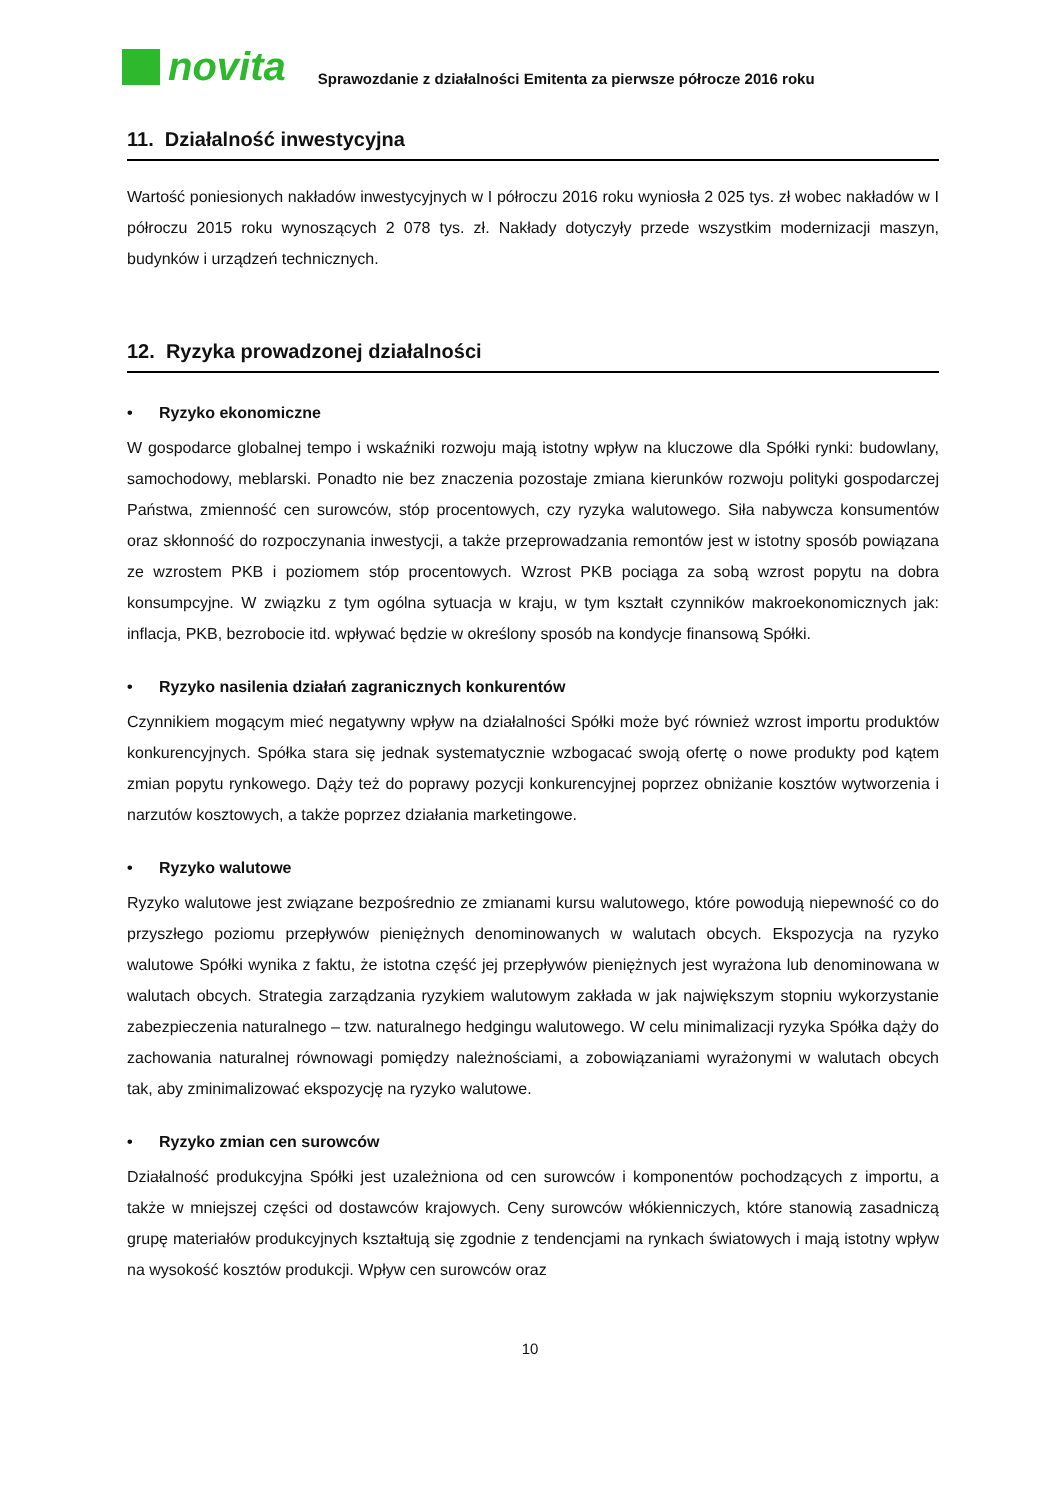novita
Sprawozdanie z działalności Emitenta za pierwsze półrocze 2016 roku
11. Działalność inwestycyjna
Wartość poniesionych nakładów inwestycyjnych w I półroczu 2016 roku wyniosła 2 025 tys. zł wobec nakładów w I półroczu 2015 roku wynoszących 2 078 tys. zł. Nakłady dotyczyły przede wszystkim modernizacji maszyn, budynków i urządzeń technicznych.
12. Ryzyka prowadzonej działalności
• Ryzyko ekonomiczne
W gospodarce globalnej tempo i wskaźniki rozwoju mają istotny wpływ na kluczowe dla Spółki rynki: budowlany, samochodowy, meblarski. Ponadto nie bez znaczenia pozostaje zmiana kierunków rozwoju polityki gospodarczej Państwa, zmienność cen surowców, stóp procentowych, czy ryzyka walutowego. Siła nabywcza konsumentów oraz skłonność do rozpoczynania inwestycji, a także przeprowadzania remontów jest w istotny sposób powiązana ze wzrostem PKB i poziomem stóp procentowych. Wzrost PKB pociąga za sobą wzrost popytu na dobra konsumpcyjne. W związku z tym ogólna sytuacja w kraju, w tym kształt czynników makroekonomicznych jak: inflacja, PKB, bezrobocie itd. wpływać będzie w określony sposób na kondycje finansową Spółki.
• Ryzyko nasilenia działań zagranicznych konkurentów
Czynnikiem mogącym mieć negatywny wpływ na działalności Spółki może być również wzrost importu produktów konkurencyjnych. Spółka stara się jednak systematycznie wzbogacać swoją ofertę o nowe produkty pod kątem zmian popytu rynkowego. Dąży też do poprawy pozycji konkurencyjnej poprzez obniżanie kosztów wytworzenia i narzutów kosztowych, a także poprzez działania marketingowe.
• Ryzyko walutowe
Ryzyko walutowe jest związane bezpośrednio ze zmianami kursu walutowego, które powodują niepewność co do przyszłego poziomu przepływów pieniężnych denominowanych w walutach obcych. Ekspozycja na ryzyko walutowe Spółki wynika z faktu, że istotna część jej przepływów pieniężnych jest wyrażona lub denominowana w walutach obcych. Strategia zarządzania ryzykiem walutowym zakłada w jak największym stopniu wykorzystanie zabezpieczenia naturalnego – tzw. naturalnego hedgingu walutowego. W celu minimalizacji ryzyka Spółka dąży do zachowania naturalnej równowagi pomiędzy należnościami, a zobowiązaniami wyrażonymi w walutach obcych tak, aby zminimalizować ekspozycję na ryzyko walutowe.
• Ryzyko zmian cen surowców
Działalność produkcyjna Spółki jest uzależniona od cen surowców i komponentów pochodzących z importu, a także w mniejszej części od dostawców krajowych. Ceny surowców włókienniczych, które stanowią zasadniczą grupę materiałów produkcyjnych kształtują się zgodnie z tendencjami na rynkach światowych i mają istotny wpływ na wysokość kosztów produkcji. Wpływ cen surowców oraz
10